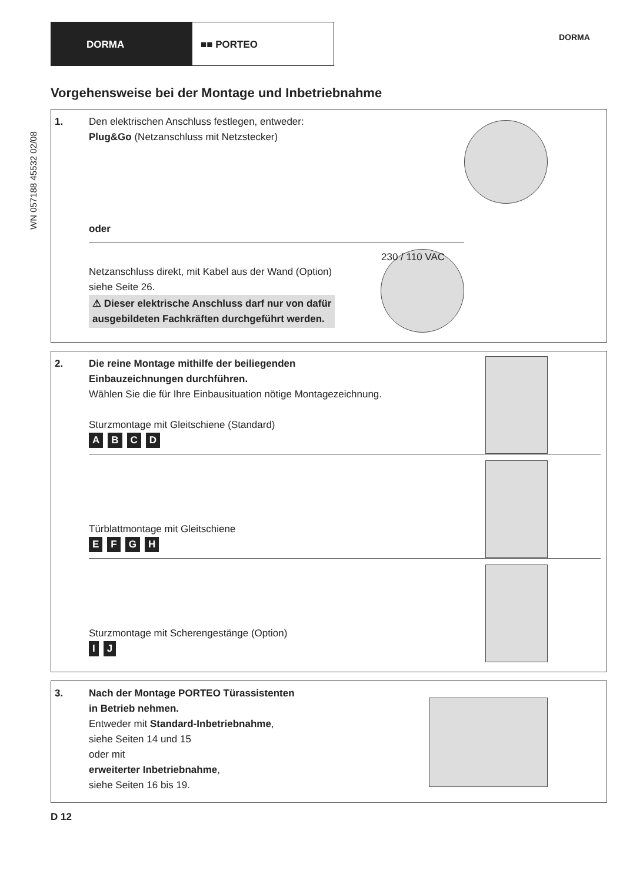DORMA ■■ PORTEO
DORMA
WN 057188 45532 02/08
Vorgehensweise bei der Montage und Inbetriebnahme
1. Den elektrischen Anschluss festlegen, entweder:
Plug&Go (Netzanschluss mit Netzstecker)
oder
230 / 110 VAC
Netzanschluss direkt, mit Kabel aus der Wand (Option)
siehe Seite 26.
⚠ Dieser elektrische Anschluss darf nur von dafür
ausgebildeten Fachkräften durchgeführt werden.
2. Die reine Montage mithilfe der beiliegenden
Einbauzeichnungen durchführen.
Wählen Sie die für Ihre Einbausituation nötige Montagezeichnung.
Sturzmontage mit Gleitschiene (Standard)
ABCD
Türblattmontage mit Gleitschiene
EFGH
Sturzmontage mit Scherengestänge (Option)
I J
3. Nach der Montage PORTEO Türassistenten
in Betrieb nehmen.
Entweder mit Standard-Inbetriebnahme,
siehe Seiten 14 und 15
oder mit
erweiterter Inbetriebnahme,
siehe Seiten 16 bis 19.
D 12